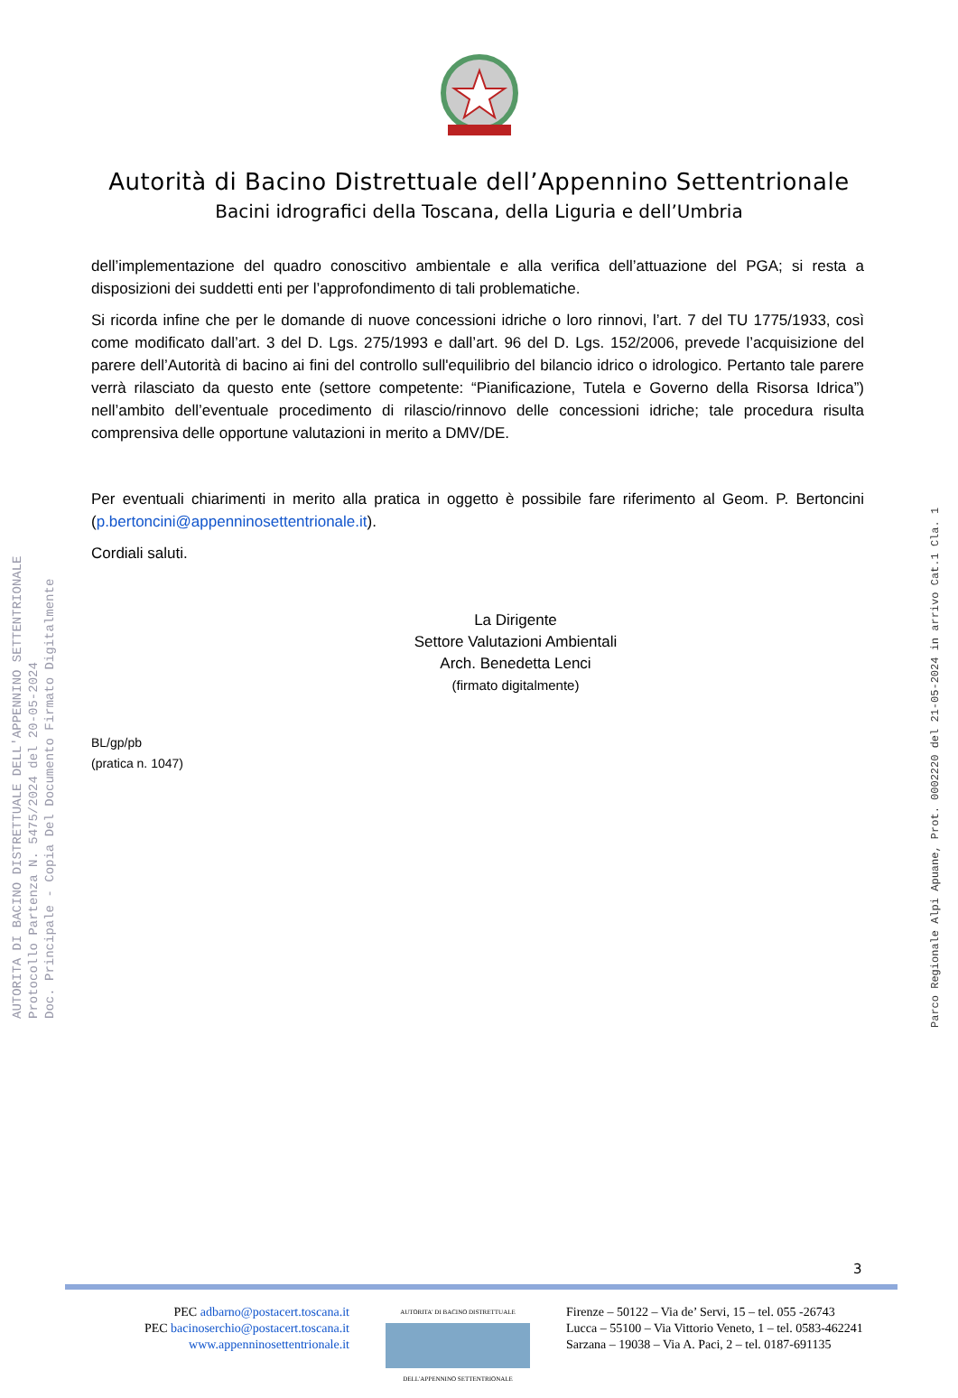Autorità di Bacino Distrettuale dell’Appennino Settentrionale
Bacini idrografici della Toscana, della Liguria e dell’Umbria
dell’implementazione del quadro conoscitivo ambientale e alla verifica dell’attuazione del PGA; si resta a disposizioni dei suddetti enti per l’approfondimento di tali problematiche.
Si ricorda infine che per le domande di nuove concessioni idriche o loro rinnovi, l’art. 7 del TU 1775/1933, così come modificato dall’art. 3 del D. Lgs. 275/1993 e dall’art. 96 del D. Lgs. 152/2006, prevede l’acquisizione del parere dell’Autorità di bacino ai fini del controllo sull'equilibrio del bilancio idrico o idrologico. Pertanto tale parere verrà rilasciato da questo ente (settore competente: “Pianificazione, Tutela e Governo della Risorsa Idrica”) nell’ambito dell’eventuale procedimento di rilascio/rinnovo delle concessioni idriche; tale procedura risulta comprensiva delle opportune valutazioni in merito a DMV/DE.
Per eventuali chiarimenti in merito alla pratica in oggetto è possibile fare riferimento al Geom. P. Bertoncini (p.bertoncini@appenninosettentrionale.it).
Cordiali saluti.
La Dirigente
Settore Valutazioni Ambientali
Arch. Benedetta Lenci
(firmato digitalmente)
BL/gp/pb
(pratica n. 1047)
AUTORITA DI BACINO DISTRETTUALE DELL'APPENNINO SETTENTRIONALE
Protocollo Partenza N. 5475/2024 del 20-05-2024
Doc. Principale - Copia Del Documento Firmato Digitalmente
Parco Regionale Alpi Apuane, Prot. 0002220 del 21-05-2024 in arrivo Cat.1 Cla. 1
3
PEC adbarno@postacert.toscana.it
PEC bacinoserchio@postacert.toscana.it
www.appenninosettentrionale.it
AUTORITA' DI BACINO DISTRETTUALE
DELL'APPENNINO SETTENTRIONALE
Firenze – 50122 – Via de’ Servi, 15 – tel. 055 -26743
Lucca – 55100 – Via Vittorio Veneto, 1 – tel. 0583-462241
Sarzana – 19038 – Via A. Paci, 2 – tel. 0187-691135